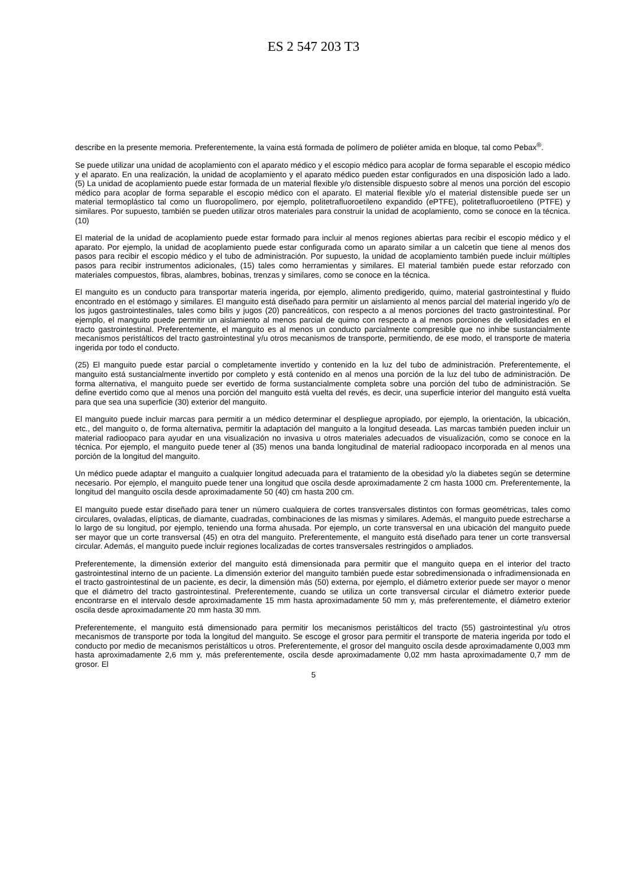ES 2 547 203 T3
describe en la presente memoria. Preferentemente, la vaina está formada de polímero de poliéter amida en bloque, tal como Pebax<sup>®</sup>.
Se puede utilizar una unidad de acoplamiento con el aparato médico y el escopio médico para acoplar de forma separable el escopio médico y el aparato. En una realización, la unidad de acoplamiento y el aparato médico pueden estar configurados en una disposición lado a lado. (5) La unidad de acoplamiento puede estar formada de un material flexible y/o distensible dispuesto sobre al menos una porción del escopio médico para acoplar de forma separable el escopio médico con el aparato. El material flexible y/o el material distensible puede ser un material termoplástico tal como un fluoropolímero, por ejemplo, politetrafluoroetileno expandido (ePTFE), politetrafluoroetileno (PTFE) y similares. Por supuesto, también se pueden utilizar otros materiales para construir la unidad de acoplamiento, como se conoce en la técnica. (10)
El material de la unidad de acoplamiento puede estar formado para incluir al menos regiones abiertas para recibir el escopio médico y el aparato. Por ejemplo, la unidad de acoplamiento puede estar configurada como un aparato similar a un calcetín que tiene al menos dos pasos para recibir el escopio médico y el tubo de administración. Por supuesto, la unidad de acoplamiento también puede incluir múltiples pasos para recibir instrumentos adicionales, (15) tales como herramientas y similares. El material también puede estar reforzado con materiales compuestos, fibras, alambres, bobinas, trenzas y similares, como se conoce en la técnica.
El manguito es un conducto para transportar materia ingerida, por ejemplo, alimento predigerido, quimo, material gastrointestinal y fluido encontrado en el estómago y similares. El manguito está diseñado para permitir un aislamiento al menos parcial del material ingerido y/o de los jugos gastrointestinales, tales como bilis y jugos (20) pancreáticos, con respecto a al menos porciones del tracto gastrointestinal. Por ejemplo, el manguito puede permitir un aislamiento al menos parcial de quimo con respecto a al menos porciones de vellosidades en el tracto gastrointestinal. Preferentemente, el manguito es al menos un conducto parcialmente compresible que no inhibe sustancialmente mecanismos peristálticos del tracto gastrointestinal y/u otros mecanismos de transporte, permitiendo, de ese modo, el transporte de materia ingerida por todo el conducto.
(25) El manguito puede estar parcial o completamente invertido y contenido en la luz del tubo de administración. Preferentemente, el manguito está sustancialmente invertido por completo y está contenido en al menos una porción de la luz del tubo de administración. De forma alternativa, el manguito puede ser evertido de forma sustancialmente completa sobre una porción del tubo de administración. Se define evertido como que al menos una porción del manguito está vuelta del revés, es decir, una superficie interior del manguito está vuelta para que sea una superficie (30) exterior del manguito.
El manguito puede incluir marcas para permitir a un médico determinar el despliegue apropiado, por ejemplo, la orientación, la ubicación, etc., del manguito o, de forma alternativa, permitir la adaptación del manguito a la longitud deseada. Las marcas también pueden incluir un material radioopaco para ayudar en una visualización no invasiva u otros materiales adecuados de visualización, como se conoce en la técnica. Por ejemplo, el manguito puede tener al (35) menos una banda longitudinal de material radioopaco incorporada en al menos una porción de la longitud del manguito.
Un médico puede adaptar el manguito a cualquier longitud adecuada para el tratamiento de la obesidad y/o la diabetes según se determine necesario. Por ejemplo, el manguito puede tener una longitud que oscila desde aproximadamente 2 cm hasta 1000 cm. Preferentemente, la longitud del manguito oscila desde aproximadamente 50 (40) cm hasta 200 cm.
El manguito puede estar diseñado para tener un número cualquiera de cortes transversales distintos con formas geométricas, tales como circulares, ovaladas, elípticas, de diamante, cuadradas, combinaciones de las mismas y similares. Además, el manguito puede estrecharse a lo largo de su longitud, por ejemplo, teniendo una forma ahusada. Por ejemplo, un corte transversal en una ubicación del manguito puede ser mayor que un corte transversal (45) en otra del manguito. Preferentemente, el manguito está diseñado para tener un corte transversal circular. Además, el manguito puede incluir regiones localizadas de cortes transversales restringidos o ampliados.
Preferentemente, la dimensión exterior del manguito está dimensionada para permitir que el manguito quepa en el interior del tracto gastrointestinal interno de un paciente. La dimensión exterior del manguito también puede estar sobredimensionada o infradimensionada en el tracto gastrointestinal de un paciente, es decir, la dimensión más (50) externa, por ejemplo, el diámetro exterior puede ser mayor o menor que el diámetro del tracto gastrointestinal. Preferentemente, cuando se utiliza un corte transversal circular el diámetro exterior puede encontrarse en el intervalo desde aproximadamente 15 mm hasta aproximadamente 50 mm y, más preferentemente, el diámetro exterior oscila desde aproximadamente 20 mm hasta 30 mm.
Preferentemente, el manguito está dimensionado para permitir los mecanismos peristálticos del tracto (55) gastrointestinal y/u otros mecanismos de transporte por toda la longitud del manguito. Se escoge el grosor para permitir el transporte de materia ingerida por todo el conducto por medio de mecanismos peristálticos u otros. Preferentemente, el grosor del manguito oscila desde aproximadamente 0,003 mm hasta aproximadamente 2,6 mm y, más preferentemente, oscila desde aproximadamente 0,02 mm hasta aproximadamente 0,7 mm de grosor. El
5